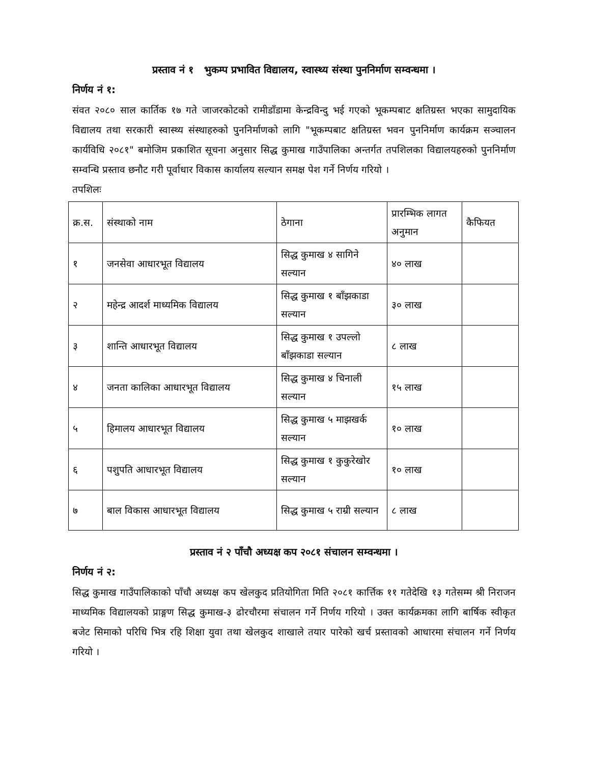प्रस्ताव नं १ भुकम्प प्रभावित विद्यालय, स्वास्थ्य संस्था पुननिर्माण सम्वन्धमा ।
निर्णय नं १:
संवत २०८० साल कार्तिक १७ गते जाजरकोटको रामीडाँडामा केन्द्रविन्दु भई गएको भूकम्पबाट क्षतिग्रस्त भएका सामुदायिक विद्यालय तथा सरकारी स्वास्थ्य संस्थाहरुको पुननिर्माणको लागि "भूकम्पबाट क्षतिग्रस्त भवन पुननिर्माण कार्यक्रम सञ्चालन कार्यविधि २०८१" बमोजिम प्रकाशित सूचना अनुसार सिद्ध कुमाख गाउँपालिका अन्तर्गत तपशिलका विद्यालयहरुको पुननिर्माण सम्वन्धि प्रस्ताव छनौट गरी पूर्वाधार विकास कार्यालय सल्यान समक्ष पेश गर्ने निर्णय गरियो ।
तपशिलः
| क्र.स. | संस्थाको नाम | ठेगाना | प्रारम्भिक लागत अनुमान | कैफियत |
| --- | --- | --- | --- | --- |
| १ | जनसेवा आधारभूत विद्यालय | सिद्ध कुमाख ४ सागिने सल्यान | ४० लाख | |
| २ | महेन्द्र आदर्श माध्यमिक विद्यालय | सिद्ध कुमाख १ बाँझकाडा सल्यान | ३० लाख | |
| ३ | शान्ति आधारभूत विद्यालय | सिद्ध कुमाख १ उपल्लो बाँझकाडा सल्यान | ८ लाख | |
| ४ | जनता कालिका आधारभूत विद्यालय | सिद्ध कुमाख ४ चिनाली सल्यान | १५ लाख | |
| ५ | हिमालय आधारभूत विद्यालय | सिद्ध कुमाख ५ माझखर्क सल्यान | १० लाख | |
| ६ | पशुपति आधारभूत विद्यालय | सिद्ध कुमाख १ कुकुरेखोर सल्यान | १० लाख | |
| ७ | बाल विकास आधारभूत विद्यालय | सिद्ध कुमाख ५ राम्री सल्यान | ८ लाख | |
प्रस्ताव नं २ पाँचौ अध्यक्ष कप २०८१ संचालन सम्वन्धमा ।
निर्णय नं २:
सिद्ध कुमाख गाउँपालिकाको पाँचौ अध्यक्ष कप खेलकुद प्रतियोगिता मिति २०८१ कार्त्तिक ११ गतेदेखि १३ गतेसम्म श्री निराजन माध्यमिक विद्यालयको प्राङ्गण सिद्ध कुमाख-३ ढोरचौरमा संचालन गर्ने निर्णय गरियो । उक्त कार्यक्रमका लागि बार्षिक स्वीकृत बजेट सिमाको परिधि भित्र रहि शिक्षा युवा तथा खेलकुद शाखाले तयार पारेको खर्च प्रस्तावको आधारमा संचालन गर्ने निर्णय गरियो ।